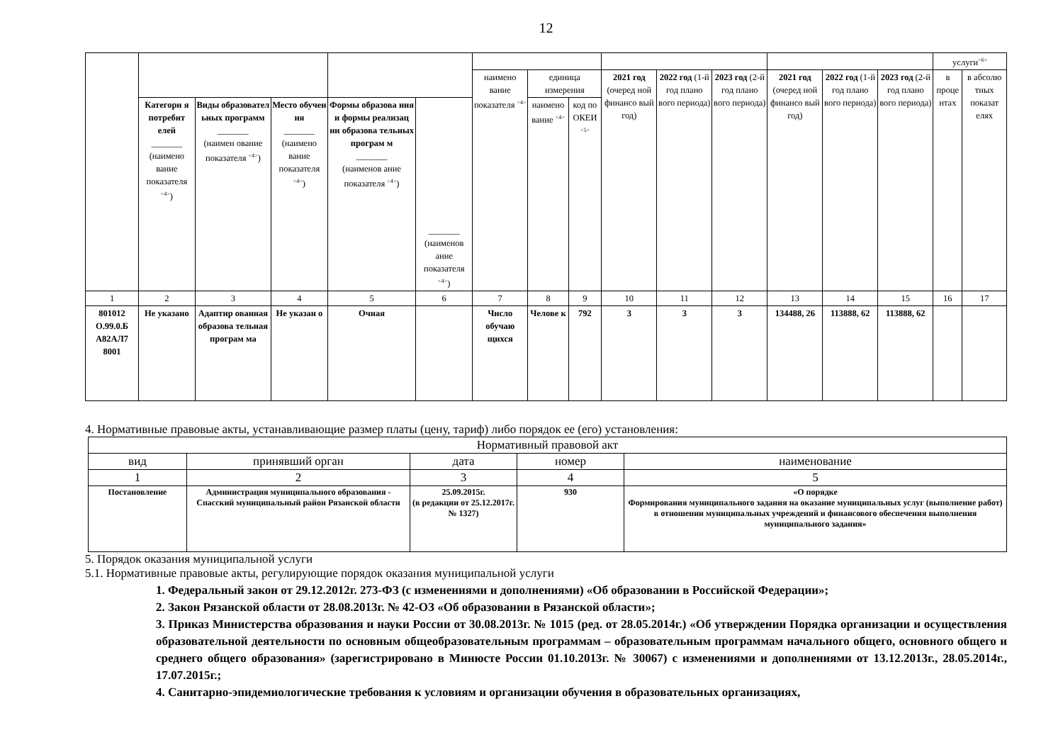12
| | | | | | | | | | | | | | | | услуги<sup><6></sup> | |
| --- | --- | --- | --- | --- | --- | --- | --- | --- | --- | --- | --- | --- | --- | --- | --- | --- |
| | | | | | | наимено вание показателя <sup><4></sup> | единица измерения | | 2021 год (очеред ной финансо вый год) | 2022 год (1-й год плано вого периода) | 2023 год (2-й год плано вого периода) | 2021 год (очеред ной финансо вый год) | 2022 год (1-й год плано вого периода) | 2023 год (2-й год плано вого периода) | в проце нтах | в абсолю тных показат елях |
| | Категори я потребит елей _______ (наимено вание показателя <sup><4></sup>) | Виды образовател ьных программ _______ (наимен ование показателя <sup><4></sup>) | Место обучен ия _______ (наимено вание показателя <sup><4></sup>) | Формы образова ния и формы реализац ии образова тельных програм м _______ (наименов ание показателя <sup><4></sup>) | _______ (наименов ание показателя <sup><4></sup>) | | наимено вание <sup><4></sup> | код по ОКЕИ <sup><5></sup> | | | | | | | | |
| 1 | 2 | 3 | 4 | 5 | 6 | 7 | 8 | 9 | 10 | 11 | 12 | 13 | 14 | 15 | 16 | 17 |
| 801012 О.99.0.Б А82АЛ7 8001 | Не указано | Адаптир ованная образова тельная програм ма | Не указан о | Очная | | Число обучаю щихся | Челове к | 792 | 3 | 3 | 3 | 134488, 26 | 113888, 62 | 113888, 62 | | |
4. Нормативные правовые акты, устанавливающие размер платы (цену, тариф) либо порядок ее (его) установления:
| Нормативный правовой акт | | | | |
| вид | принявший орган | дата | номер | наименование |
| 1 | 2 | 3 | 4 | 5 |
| Постановление | Администрация муниципального образования - Спасский муниципальный район Рязанской области | 25.09.2015г. (в редакции от 25.12.2017г. № 1327) | 930 | «О порядке Формирования муниципального задания на оказание муниципальных услуг (выполнение работ) в отношении муниципальных учреждений и финансового обеспечения выполнения муниципального задания» |
5. Порядок оказания муниципальной услуги
5.1. Нормативные правовые акты, регулирующие порядок оказания муниципальной услуги
1. Федеральный закон от 29.12.2012г. 273-ФЗ (с изменениями и дополнениями) «Об образовании в Российской Федерации»;
2. Закон Рязанской области от 28.08.2013г. № 42-ОЗ «Об образовании в Рязанской области»;
3. Приказ Министерства образования и науки России от 30.08.2013г. № 1015 (ред. от 28.05.2014г.) «Об утверждении Порядка организации и осуществления образовательной деятельности по основным общеобразовательным программам – образовательным программам начального общего, основного общего и среднего общего образования» (зарегистрировано в Минюсте России 01.10.2013г. № 30067) с изменениями и дополнениями от 13.12.2013г., 28.05.2014г., 17.07.2015г.;
4. Санитарно-эпидемиологические требования к условиям и организации обучения в образовательных организациях,